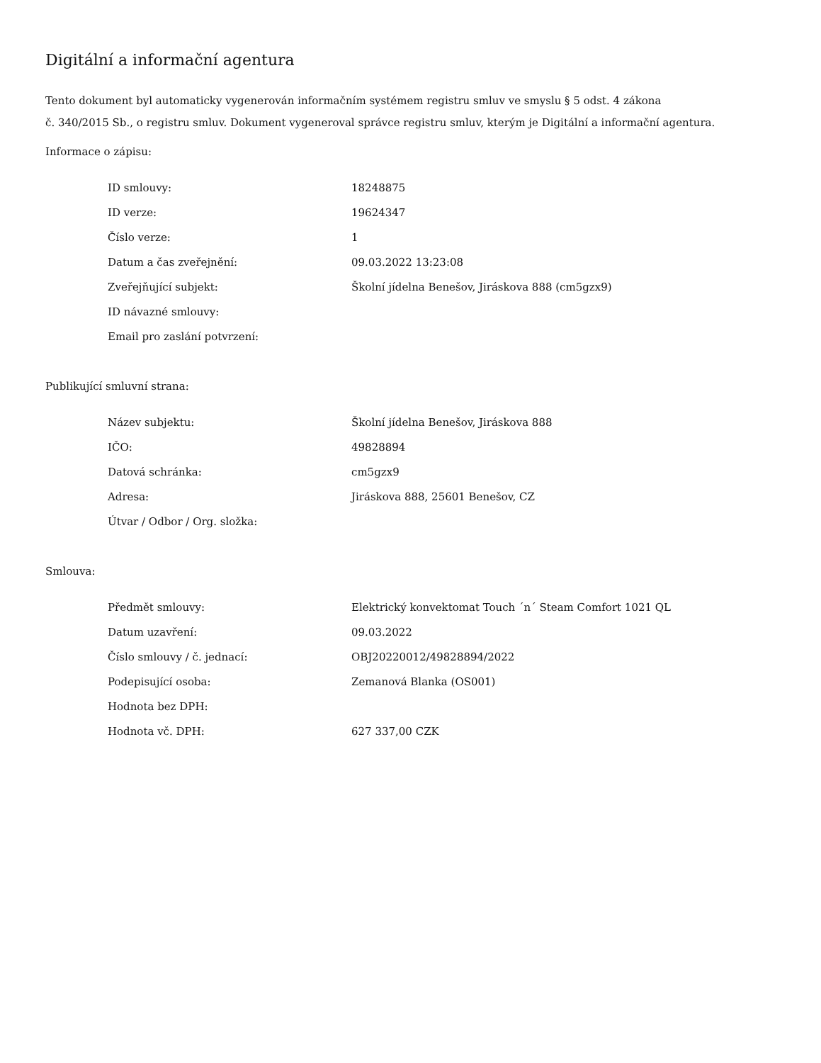Digitální a informační agentura
Tento dokument byl automaticky vygenerován informačním systémem registru smluv ve smyslu § 5 odst. 4 zákona
č. 340/2015 Sb., o registru smluv. Dokument vygeneroval správce registru smluv, kterým je Digitální a informační agentura.
Informace o zápisu:
| ID smlouvy: | 18248875 |
| ID verze: | 19624347 |
| Číslo verze: | 1 |
| Datum a čas zveřejnění: | 09.03.2022 13:23:08 |
| Zveřejňující subjekt: | Školní jídelna Benešov, Jiráskova 888 (cm5gzx9) |
| ID návazné smlouvy: | |
| Email pro zaslání potvrzení: | |
Publikující smluvní strana:
| Název subjektu: | Školní jídelna Benešov, Jiráskova 888 |
| IČO: | 49828894 |
| Datová schránka: | cm5gzx9 |
| Adresa: | Jiráskova 888, 25601 Benešov, CZ |
| Útvar / Odbor / Org. složka: | |
Smlouva:
| Předmět smlouvy: | Elektrický konvektomat Touch ´n´ Steam Comfort 1021 QL |
| Datum uzavření: | 09.03.2022 |
| Číslo smlouvy / č. jednací: | OBJ20220012/49828894/2022 |
| Podepisující osoba: | Zemanová Blanka (OS001) |
| Hodnota bez DPH: | |
| Hodnota vč. DPH: | 627 337,00 CZK |